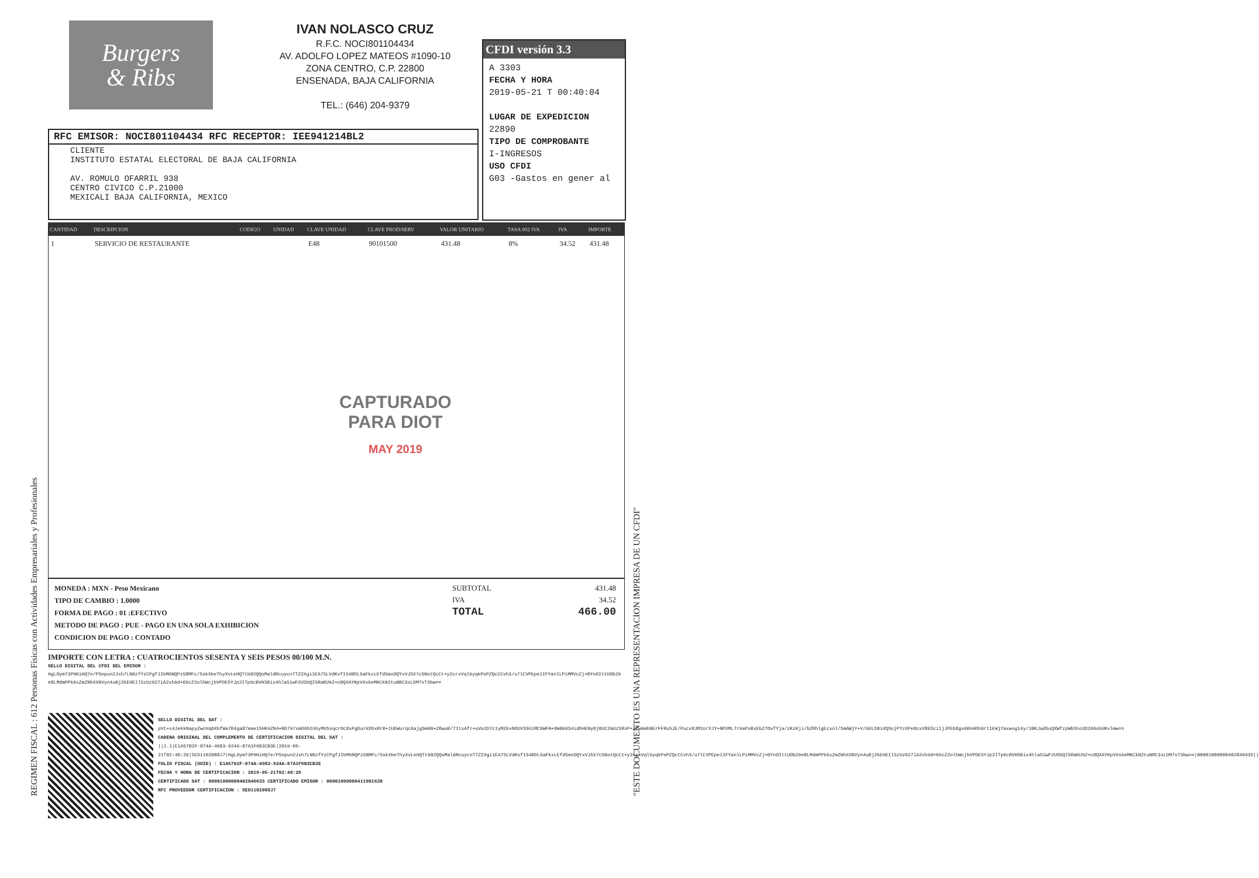Burgers
& Ribs
IVAN NOLASCO CRUZ
R.F.C. NOCI801104434
AV. ADOLFO LOPEZ MATEOS #1090-10
ZONA CENTRO, C.P. 22800
ENSENADA, BAJA CALIFORNIA
TEL.: (646) 204-9379
CFDI versión 3.3
A 3303
FECHA Y HORA
2019-05-21 T 00:40:04
LUGAR DE EXPEDICION
22890
TIPO DE COMPROBANTE
I-INGRESOS
USO CFDI
G03 -Gastos en gener al
RFC EMISOR: NOCI801104434 RFC RECEPTOR: IEE941214BL2
CLIENTE
INSTITUTO ESTATAL ELECTORAL DE BAJA CALIFORNIA
AV. ROMULO OFARRIL 938
CENTRO CIVICO C.P.21000
MEXICALI BAJA CALIFORNIA, MEXICO
| CANTIDAD | DESCRIPCION | CODIGO | UNIDAD | CLAVE UNIDAD | CLAVE PROD/SERV | VALOR UNITARIO | TASA 002 IVA | IVA | IMPORTE |
| --- | --- | --- | --- | --- | --- | --- | --- | --- | --- |
| 1 | SERVICIO DE RESTAURANTE | | | E48 | 90101500 | 431.48 | 8% | 34.52 | 431.48 |
CAPTURADO
PARA DIOT
MAY 2019
MONEDA : MXN - Peso Mexicano
TIPO DE CAMBIO : 1.0000
FORMA DE PAGO : 01 :EFECTIVO
METODO DE PAGO : PUE - PAGO EN UNA SOLA EXHIBICION
CONDICION DE PAGO : CONTADO
SUBTOTAL 431.48
IVA 34.52
TOTAL 466.00
IMPORTE CON LETRA : CUATROCIENTOS SESENTA Y SEIS PESOS 00/100 M.N.
SELLO DIGITAL DEL CFDI DEL EMISOR :
HgLOymT3PHHiHQ7e/PSnpun2Jxh7LN0zfYzCPgfJIbM6NQPzS8MFc/SskXbeThyXvLeHQTtb02QQoMaldRcuycnTTZ2Xgi1EA7SLVdKvf154BDL5aFkxLEfdSmxOQYxVJ5X7cSNotQcCt+y2crxVql9yqkPoPZQcCCvh3/u7lCVPEpe1IFYanlLPiMMVcZj+BYnOIttUOb29e8LMdmPPk6xZmZNhXXBVyn4uBj2kEHEIlSzUzG27iA2xh9d+6XcZ2olhWcjbVPDE5YJp2ITp6cBVH5Bix4hlaS1wF2USbQI5RaKU9Z+c0QXAYKpVXskeMKCkN2tuNRC3xLDM7vT3bw==
SELLO DIGITAL DEL SAT :
pVt+x4JekkNapyZwcHqGXbfWa7B4ga87mae15HK4ZN4+BD797xmD6b2nbyMU5sqcrOc8xPgDurkDbxRrB+1UEWurqcAajg5mG0+ZBwuB/7ItxAfr+uVo2D7c1yMZkvNOUV35UiMCbWFN+8m0kGS4idDHENy0j0UCZmUzSRsP+ZzwGmbNErFFRu5JE/PucxRJM2orXJY+NPXML7r9aPsBxEbZ7OvfYja/zKzKji/bZRhlgEzxol/SmAWjY+V/ADLD0idQSnjPYzXPeOcxV8EDci1jJPEG8gx6BnHDhGrt1EWjYaxwsg14y/1BKJad5uQXWfzpWbSho3OI06ohUKvlmw==
CADENA ORIGINAL DEL COMPLEMENTO DE CERTIFICACION DIGITAL DEL SAT :
||1.1|E1A5702F-074A-4983-924A-87A1F6B3CB3E|2019-05-21T02:40:26|SED1102088J7|HgLOymT3PHHiHQ7e/PSnpun2Jxh7LN0zfYzCPgfJIbM6NQPzS8MFc/SskXbeThyXvLeHQTtb02QQoMaldRcuycnTTZ2Xgi1EA7SLVdKvf154BDL5aFkxLEfdSmxOQYxVJ5X7cSNotQcCt+y2crxVql9yqkPoPZQcCCvh3/u7lCVPEpe1IFYanlLPiMMVcZj+BYnOIttUOb29e8LMdmPPk6xZmZNhXXBVyn4uBj2kEHEIlSzUzG27iA2xh9d+6XcZ2olhWcjbVPDE5YJp2ITp6cBVH5Bix4hlaS1wF2USbQI5RaKU9Z+c0QXAYKpVXskeMKCkN2tuNRC3xLDM7vT3bw==|00001000000402846635||
FOLIO FISCAL (UUID) : E1A5702F-074A-4983-924A-87A1F6B3CB3E
FECHA Y HORA DE CERTIFICACION : 2019-05-21T02:40:26
CERTIFICADO SAT : 00001000000402846635 CERTIFICADO EMISOR : 00001000000411901638
RFC PROVEEDOR CERTIFICACION : SED1102088J7
REGIMEN FISCAL : 612 Personas Físicas con Actividades Empresariales y Profesionales "ESTE DOCUMENTO ES UNA REPRESENTACION IMPRESA DE UN CFDI"